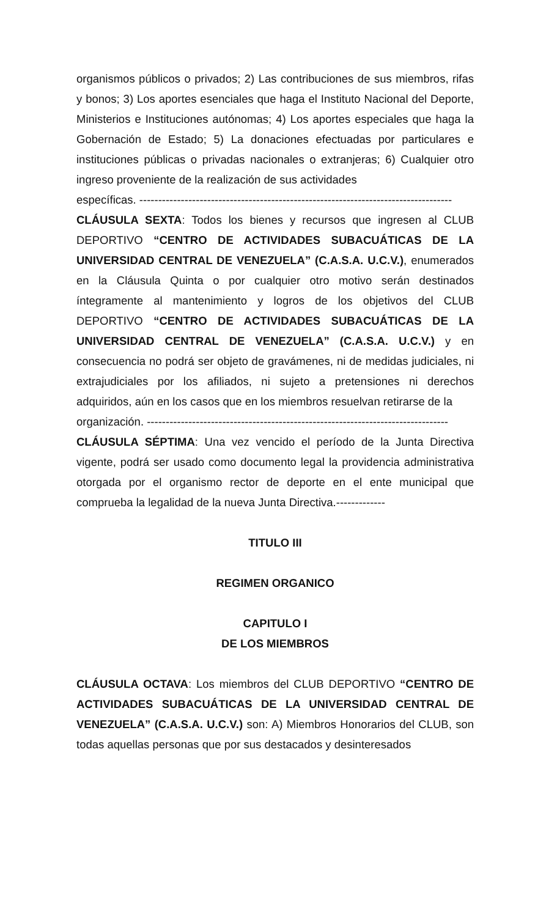organismos públicos o privados; 2) Las contribuciones de sus miembros, rifas y bonos; 3) Los aportes esenciales que haga el Instituto Nacional del Deporte, Ministerios e Instituciones autónomas; 4) Los aportes especiales que haga la Gobernación de Estado; 5) La donaciones efectuadas por particulares e instituciones públicas o privadas nacionales o extranjeras; 6) Cualquier otro ingreso proveniente de la realización de sus actividades
específicas. -----------------------------------------------------------------------------------
CLÁUSULA SEXTA: Todos los bienes y recursos que ingresen al CLUB DEPORTIVO “CENTRO DE ACTIVIDADES SUBACUÁTICAS DE LA UNIVERSIDAD CENTRAL DE VENEZUELA” (C.A.S.A. U.C.V.), enumerados en la Cláusula Quinta o por cualquier otro motivo serán destinados íntegramente al mantenimiento y logros de los objetivos del CLUB DEPORTIVO “CENTRO DE ACTIVIDADES SUBACUÁTICAS DE LA UNIVERSIDAD CENTRAL DE VENEZUELA” (C.A.S.A. U.C.V.) y en consecuencia no podrá ser objeto de gravámenes, ni de medidas judiciales, ni extrajudiciales por los afiliados, ni sujeto a pretensiones ni derechos adquiridos, aún en los casos que en los miembros resuelvan retirarse de la
organización. --------------------------------------------------------------------------------
CLÁUSULA SÉPTIMA: Una vez vencido el período de la Junta Directiva vigente, podrá ser usado como documento legal la providencia administrativa otorgada por el organismo rector de deporte en el ente municipal que comprueba la legalidad de la nueva Junta Directiva.-------------
TITULO III
REGIMEN ORGANICO
CAPITULO I
DE LOS MIEMBROS
CLÁUSULA OCTAVA: Los miembros del CLUB DEPORTIVO “CENTRO DE ACTIVIDADES SUBACUÁTICAS DE LA UNIVERSIDAD CENTRAL DE VENEZUELA” (C.A.S.A. U.C.V.) son: A) Miembros Honorarios del CLUB, son todas aquellas personas que por sus destacados y desinteresados